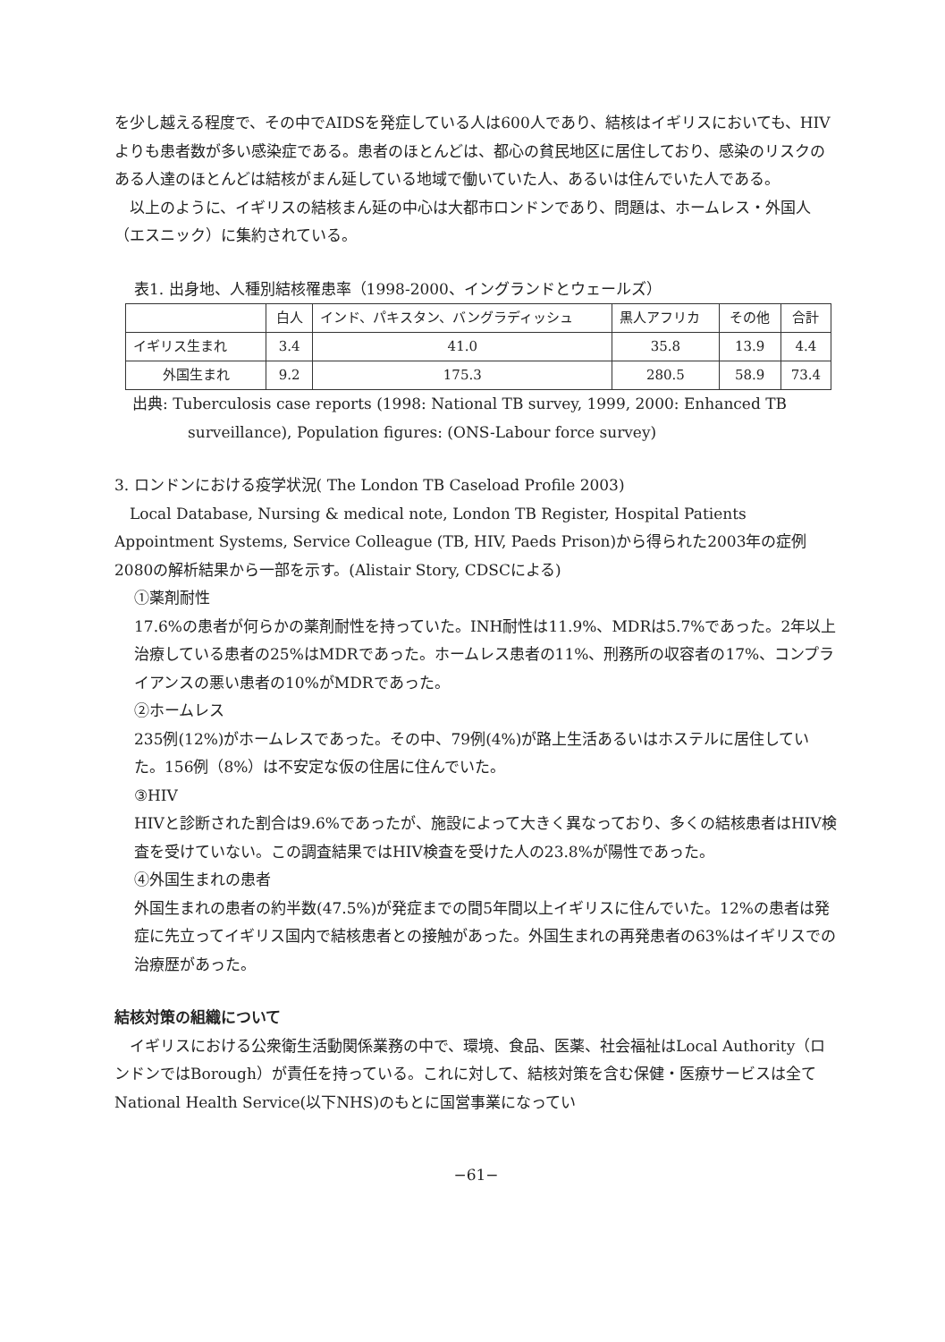を少し越える程度で、その中でAIDSを発症している人は600人であり、結核はイギリスにおいても、HIVよりも患者数が多い感染症である。患者のほとんどは、都心の貧民地区に居住しており、感染のリスクのある人達のほとんどは結核がまん延している地域で働いていた人、あるいは住んでいた人である。
以上のように、イギリスの結核まん延の中心は大都市ロンドンであり、問題は、ホームレス・外国人（エスニック）に集約されている。
表1. 出身地、人種別結核罹患率（1998-2000、イングランドとウェールズ）
| | 白人 | インド、パキスタン、バングラディッシュ | 黒人アフリカ | その他 | 合計 |
| イギリス生まれ | 3.4 | 41.0 | 35.8 | 13.9 | 4.4 |
| 外国生まれ | 9.2 | 175.3 | 280.5 | 58.9 | 73.4 |
出典: Tuberculosis case reports (1998: National TB survey, 1999, 2000: Enhanced TB surveillance), Population figures: (ONS-Labour force survey)
3. ロンドンにおける疫学状況( The London TB Caseload Profile 2003)
Local Database, Nursing & medical note, London TB Register, Hospital Patients Appointment Systems, Service Colleague (TB, HIV, Paeds Prison)から得られた2003年の症例2080の解析結果から一部を示す。(Alistair Story, CDSCによる)
①薬剤耐性
17.6%の患者が何らかの薬剤耐性を持っていた。INH耐性は11.9%、MDRは5.7%であった。2年以上治療している患者の25%はMDRであった。ホームレス患者の11%、刑務所の収容者の17%、コンプライアンスの悪い患者の10%がMDRであった。
②ホームレス
235例(12%)がホームレスであった。その中、79例(4%)が路上生活あるいはホステルに居住していた。156例（8%）は不安定な仮の住居に住んでいた。
③HIV
HIVと診断された割合は9.6%であったが、施設によって大きく異なっており、多くの結核患者はHIV検査を受けていない。この調査結果ではHIV検査を受けた人の23.8%が陽性であった。
④外国生まれの患者
外国生まれの患者の約半数(47.5%)が発症までの間5年間以上イギリスに住んでいた。12%の患者は発症に先立ってイギリス国内で結核患者との接触があった。外国生まれの再発患者の63%はイギリスでの治療歴があった。
結核対策の組織について
イギリスにおける公衆衛生活動関係業務の中で、環境、食品、医薬、社会福祉はLocal Authority（ロンドンではBorough）が責任を持っている。これに対して、結核対策を含む保健・医療サービスは全てNational Health Service(以下NHS)のもとに国営事業になってい
−61−